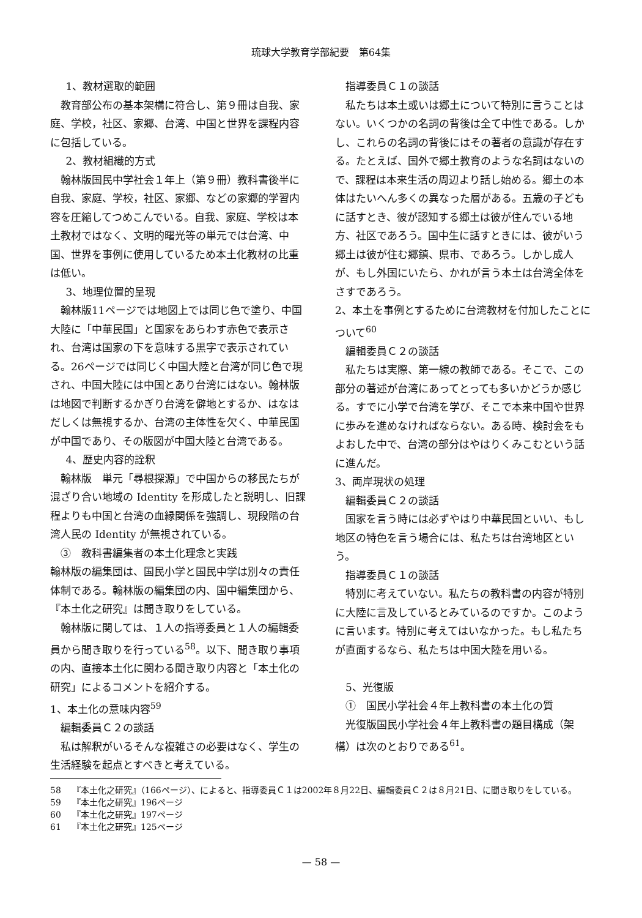琉球大学教育学部紀要　第64集
1、教材選取的範囲
教育部公布の基本架構に符合し、第９冊は自我、家庭、学校，社区、家郷、台湾、中国と世界を課程内容に包括している。
2、教材組織的方式
翰林版国民中学社会１年上（第９冊）教科書後半に自我、家庭、学校，社区、家郷、などの家郷的学習内容を圧縮してつめこんでいる。自我、家庭、学校は本土教材ではなく、文明的曙光等の単元では台湾、中国、世界を事例に使用しているため本土化教材の比重は低い。
3、地理位置的呈現
翰林版11ページでは地図上では同じ色で塗り、中国大陸に「中華民国」と国家をあらわす赤色で表示され、台湾は国家の下を意味する黒字で表示されている。26ページでは同じく中国大陸と台湾が同じ色で現され、中国大陸には中国とあり台湾にはない。翰林版は地図で判断するかぎり台湾を僻地とするか、はなはだしくは無視するか、台湾の主体性を欠く、中華民国が中国であり、その版図が中国大陸と台湾である。
4、歴史内容的詮釈
翰林版　単元「尋根探源」で中国からの移民たちが混ざり合い地域の Identity を形成したと説明し、旧課程よりも中国と台湾の血縁関係を強調し、現段階の台湾人民の Identity が無視されている。
③　教科書編集者の本土化理念と実践
翰林版の編集団は、国民小学と国民中学は別々の責任体制である。翰林版の編集団の内、国中編集団から、『本土化之研究』は聞き取りをしている。
翰林版に関しては、１人の指導委員と１人の編輯委員から聞き取りを行っている<sup>58</sup>。以下、聞き取り事項の内、直接本土化に関わる聞き取り内容と「本土化の研究」によるコメントを紹介する。
1、本土化の意味内容<sup>59</sup>
編輯委員Ｃ２の談話
私は解釈がいるそんな複雑さの必要はなく、学生の生活経験を起点とすべきと考えている。
指導委員Ｃ１の談話
私たちは本土或いは郷土について特別に言うことはない。いくつかの名詞の背後は全て中性である。しかし、これらの名詞の背後にはその著者の意識が存在する。たとえば、国外で郷土教育のような名詞はないので、課程は本来生活の周辺より話し始める。郷土の本体はたいへん多くの異なった層がある。五歳の子どもに話すとき、彼が認知する郷土は彼が住んでいる地方、社区であろう。国中生に話すときには、彼がいう郷土は彼が住む郷鎮、県市、であろう。しかし成人が、もし外国にいたら、かれが言う本土は台湾全体をさすであろう。
2、本土を事例とするために台湾教材を付加したことについて<sup>60</sup>
編輯委員Ｃ２の談話
私たちは実際、第一線の教師である。そこで、この部分の著述が台湾にあってとっても多いかどうか感じる。すでに小学で台湾を学び、そこで本来中国や世界に歩みを進めなければならない。ある時、検討会をもよおした中で、台湾の部分はやはりくみこむという話に進んだ。
3、両岸現状の処理
編輯委員Ｃ２の談話
国家を言う時には必ずやはり中華民国といい、もし地区の特色を言う場合には、私たちは台湾地区という。
指導委員Ｃ１の談話
特別に考えていない。私たちの教科書の内容が特別に大陸に言及しているとみているのですか。このように言います。特別に考えてはいなかった。もし私たちが直面するなら、私たちは中国大陸を用いる。
5、光復版
①　国民小学社会４年上教科書の本土化の質
光復版国民小学社会４年上教科書の題目構成（架構）は次のとおりである<sup>61</sup>。
58 『本土化之研究』（166ページ）、によると、指導委員Ｃ１は2002年８月22日、編輯委員Ｃ２は８月21日、に聞き取りをしている。
59 『本土化之研究』196ページ
60 『本土化之研究』197ページ
61 『本土化之研究』125ページ
— 58 —